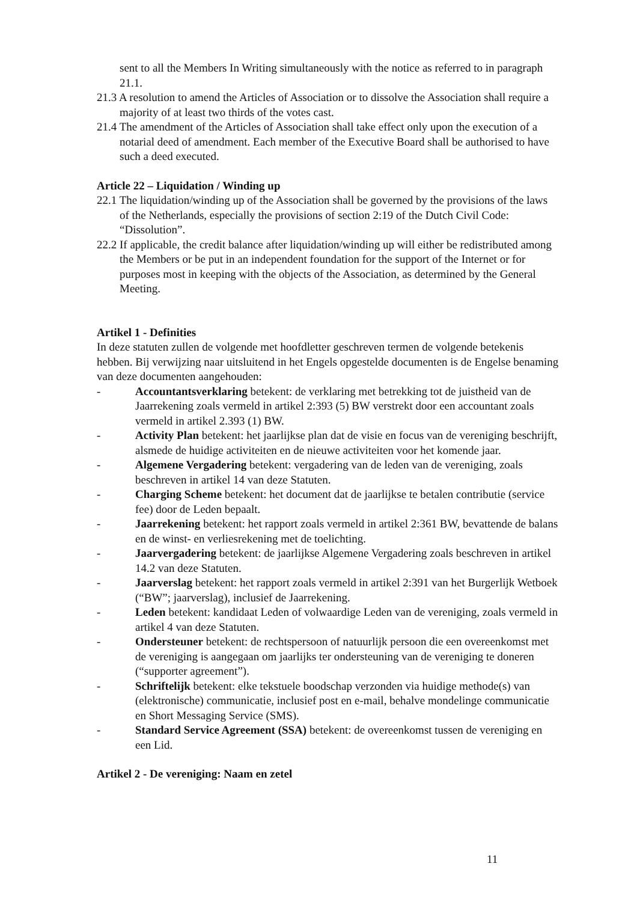sent to all the Members In Writing simultaneously with the notice as referred to in paragraph 21.1.
21.3 A resolution to amend the Articles of Association or to dissolve the Association shall require a majority of at least two thirds of the votes cast.
21.4 The amendment of the Articles of Association shall take effect only upon the execution of a notarial deed of amendment. Each member of the Executive Board shall be authorised to have such a deed executed.
Article 22 – Liquidation / Winding up
22.1 The liquidation/winding up of the Association shall be governed by the provisions of the laws of the Netherlands, especially the provisions of section 2:19 of the Dutch Civil Code: “Dissolution”.
22.2 If applicable, the credit balance after liquidation/winding up will either be redistributed among the Members or be put in an independent foundation for the support of the Internet or for purposes most in keeping with the objects of the Association, as determined by the General Meeting.
Artikel 1 - Definities
In deze statuten zullen de volgende met hoofdletter geschreven termen de volgende betekenis hebben. Bij verwijzing naar uitsluitend in het Engels opgestelde documenten is de Engelse benaming van deze documenten aangehouden:
- Accountantsverklaring betekent: de verklaring met betrekking tot de juistheid van de Jaarrekening zoals vermeld in artikel 2:393 (5) BW verstrekt door een accountant zoals vermeld in artikel 2.393 (1) BW.
- Activity Plan betekent: het jaarlijkse plan dat de visie en focus van de vereniging beschrijft, alsmede de huidige activiteiten en de nieuwe activiteiten voor het komende jaar.
- Algemene Vergadering betekent: vergadering van de leden van de vereniging, zoals beschreven in artikel 14 van deze Statuten.
- Charging Scheme betekent: het document dat de jaarlijkse te betalen contributie (service fee) door de Leden bepaalt.
- Jaarrekening betekent: het rapport zoals vermeld in artikel 2:361 BW, bevattende de balans en de winst- en verliesrekening met de toelichting.
- Jaarvergadering betekent: de jaarlijkse Algemene Vergadering zoals beschreven in artikel 14.2 van deze Statuten.
- Jaarverslag betekent: het rapport zoals vermeld in artikel 2:391 van het Burgerlijk Wetboek (“BW”; jaarverslag), inclusief de Jaarrekening.
- Leden betekent: kandidaat Leden of volwaardige Leden van de vereniging, zoals vermeld in artikel 4 van deze Statuten.
- Ondersteuner betekent: de rechtspersoon of natuurlijk persoon die een overeenkomst met de vereniging is aangegaan om jaarlijks ter ondersteuning van de vereniging te doneren (“supporter agreement”).
- Schriftelijk betekent: elke tekstuele boodschap verzonden via huidige methode(s) van (elektronische) communicatie, inclusief post en e-mail, behalve mondelinge communicatie en Short Messaging Service (SMS).
- Standard Service Agreement (SSA) betekent: de overeenkomst tussen de vereniging en een Lid.
Artikel 2 - De vereniging: Naam en zetel
11